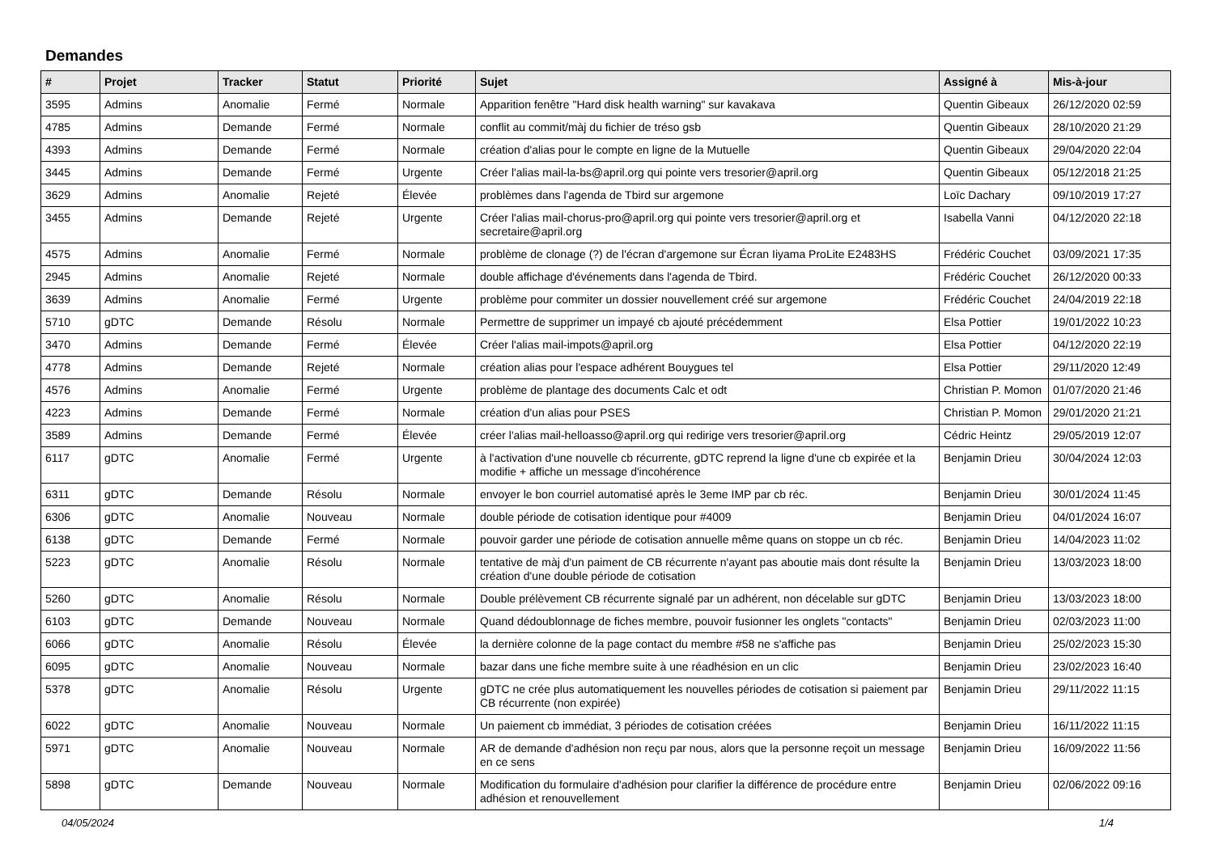Demandes
| # | Projet | Tracker | Statut | Priorité | Sujet | Assigné à | Mis-à-jour |
| --- | --- | --- | --- | --- | --- | --- | --- |
| 3595 | Admins | Anomalie | Fermé | Normale | Apparition fenêtre "Hard disk health warning" sur kavakava | Quentin Gibeaux | 26/12/2020 02:59 |
| 4785 | Admins | Demande | Fermé | Normale | conflit au commit/màj du fichier de tréso gsb | Quentin Gibeaux | 28/10/2020 21:29 |
| 4393 | Admins | Demande | Fermé | Normale | création d'alias pour le compte en ligne de la Mutuelle | Quentin Gibeaux | 29/04/2020 22:04 |
| 3445 | Admins | Demande | Fermé | Urgente | Créer l'alias mail-la-bs@april.org qui pointe vers tresorier@april.org | Quentin Gibeaux | 05/12/2018 21:25 |
| 3629 | Admins | Anomalie | Rejeté | Élevée | problèmes dans l'agenda de Tbird sur argemone | Loïc Dachary | 09/10/2019 17:27 |
| 3455 | Admins | Demande | Rejeté | Urgente | Créer l'alias mail-chorus-pro@april.org qui pointe vers tresorier@april.org et secretaire@april.org | Isabella Vanni | 04/12/2020 22:18 |
| 4575 | Admins | Anomalie | Fermé | Normale | problème de clonage (?) de l'écran d'argemone sur Écran Iiyama ProLite E2483HS | Frédéric Couchet | 03/09/2021 17:35 |
| 2945 | Admins | Anomalie | Rejeté | Normale | double affichage d'événements dans l'agenda de Tbird. | Frédéric Couchet | 26/12/2020 00:33 |
| 3639 | Admins | Anomalie | Fermé | Urgente | problème pour commiter un dossier nouvellement créé sur argemone | Frédéric Couchet | 24/04/2019 22:18 |
| 5710 | gDTC | Demande | Résolu | Normale | Permettre de supprimer un impayé cb ajouté précédemment | Elsa Pottier | 19/01/2022 10:23 |
| 3470 | Admins | Demande | Fermé | Élevée | Créer l'alias mail-impots@april.org | Elsa Pottier | 04/12/2020 22:19 |
| 4778 | Admins | Demande | Rejeté | Normale | création alias pour l'espace adhérent Bouygues tel | Elsa Pottier | 29/11/2020 12:49 |
| 4576 | Admins | Anomalie | Fermé | Urgente | problème de plantage des documents Calc et odt | Christian P. Momon | 01/07/2020 21:46 |
| 4223 | Admins | Demande | Fermé | Normale | création d'un alias pour PSES | Christian P. Momon | 29/01/2020 21:21 |
| 3589 | Admins | Demande | Fermé | Élevée | créer l'alias mail-helloasso@april.org qui redirige vers tresorier@april.org | Cédric Heintz | 29/05/2019 12:07 |
| 6117 | gDTC | Anomalie | Fermé | Urgente | à l'activation d'une nouvelle cb récurrente, gDTC reprend la ligne d'une cb expirée et la modifie + affiche un message d'incohérence | Benjamin Drieu | 30/04/2024 12:03 |
| 6311 | gDTC | Demande | Résolu | Normale | envoyer le bon courriel automatisé après le 3eme IMP par cb réc. | Benjamin Drieu | 30/01/2024 11:45 |
| 6306 | gDTC | Anomalie | Nouveau | Normale | double période de cotisation identique pour #4009 | Benjamin Drieu | 04/01/2024 16:07 |
| 6138 | gDTC | Demande | Fermé | Normale | pouvoir garder une période de cotisation annuelle même quans on stoppe un cb réc. | Benjamin Drieu | 14/04/2023 11:02 |
| 5223 | gDTC | Anomalie | Résolu | Normale | tentative de màj d'un paiment de CB récurrente n'ayant pas aboutie mais dont résulte la création d'une double période de cotisation | Benjamin Drieu | 13/03/2023 18:00 |
| 5260 | gDTC | Anomalie | Résolu | Normale | Double prélèvement CB récurrente signalé par un adhérent, non décelable sur gDTC | Benjamin Drieu | 13/03/2023 18:00 |
| 6103 | gDTC | Demande | Nouveau | Normale | Quand dédoublonnage de fiches membre, pouvoir fusionner les onglets "contacts" | Benjamin Drieu | 02/03/2023 11:00 |
| 6066 | gDTC | Anomalie | Résolu | Élevée | la dernière colonne de la page contact du membre #58 ne s'affiche pas | Benjamin Drieu | 25/02/2023 15:30 |
| 6095 | gDTC | Anomalie | Nouveau | Normale | bazar dans une fiche membre suite à une réadhésion en un clic | Benjamin Drieu | 23/02/2023 16:40 |
| 5378 | gDTC | Anomalie | Résolu | Urgente | gDTC ne crée plus automatiquement les nouvelles périodes de cotisation si paiement par CB récurrente (non expirée) | Benjamin Drieu | 29/11/2022 11:15 |
| 6022 | gDTC | Anomalie | Nouveau | Normale | Un paiement cb immédiat, 3 périodes de cotisation créées | Benjamin Drieu | 16/11/2022 11:15 |
| 5971 | gDTC | Anomalie | Nouveau | Normale | AR de demande d'adhésion non reçu par nous, alors que la personne reçoit un message en ce sens | Benjamin Drieu | 16/09/2022 11:56 |
| 5898 | gDTC | Demande | Nouveau | Normale | Modification du formulaire d'adhésion pour clarifier la différence de procédure entre adhésion et renouvellement | Benjamin Drieu | 02/06/2022 09:16 |
04/05/2024 1/4